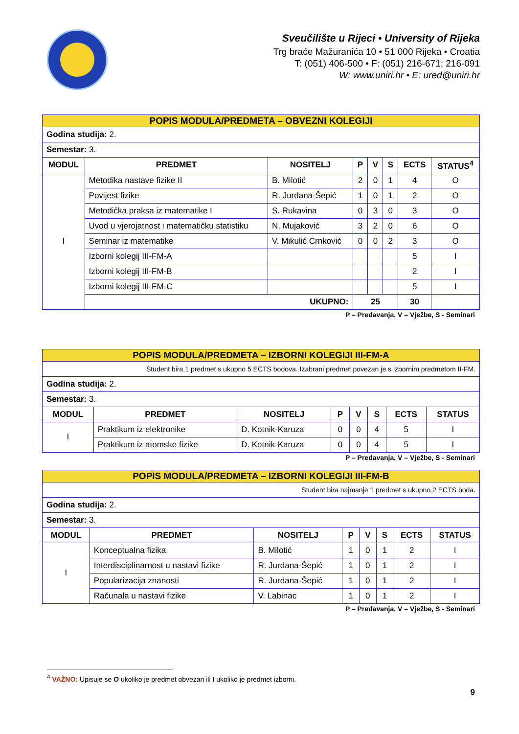Sveučilište u Rijeci • University of Rijeka
Trg braće Mažuranića 10 • 51 000 Rijeka • Croatia
T: (051) 406-500 • F: (051) 216-671; 216-091
W: www.uniri.hr • E: ured@uniri.hr
| POPIS MODULA/PREDMETA – OBVEZNI KOLEGIJI | | | | | | | |
| Godina studija: 2. | | | | | | | |
| Semestar: 3. | | | | | | | |
| MODUL | PREDMET | NOSITELJ | P | V | S | ECTS | STATUS<sup>4</sup> |
| I | Metodika nastave fizike II | B. Milotić | 2 | 0 | 1 | 4 | O |
| | Povijest fizike | R. Jurdana-Šepić | 1 | 0 | 1 | 2 | O |
| | Metodička praksa iz matematike I | S. Rukavina | 0 | 3 | 0 | 3 | O |
| | Uvod u vjerojatnost i matematičku statistiku | N. Mujaković | 3 | 2 | 0 | 6 | O |
| | Seminar iz matematike | V. Mikulić Crnković | 0 | 0 | 2 | 3 | O |
| | Izborni kolegij III-FM-A | | | | | 5 | I |
| | Izborni kolegij III-FM-B | | | | | 2 | I |
| | Izborni kolegij III-FM-C | | | | | 5 | I |
| | UKUPNO: | | 25 | | | 30 | |
P – Predavanja, V – Vježbe, S - Seminari
| POPIS MODULA/PREDMETA – IZBORNI KOLEGIJI III-FM-A | | | | | | | |
| Student bira 1 predmet s ukupno 5 ECTS bodova. Izabrani predmet povezan je s izbornim predmetom II-FM. | | | | | | | |
| Godina studija: 2. | | | | | | | |
| Semestar: 3. | | | | | | | |
| MODUL | PREDMET | NOSITELJ | P | V | S | ECTS | STATUS |
| I | Praktikum iz elektronike | D. Kotnik-Karuza | 0 | 0 | 4 | 5 | I |
| | Praktikum iz atomske fizike | D. Kotnik-Karuza | 0 | 0 | 4 | 5 | I |
P – Predavanja, V – Vježbe, S - Seminari
| POPIS MODULA/PREDMETA – IZBORNI KOLEGIJI III-FM-B | | | | | | | |
| Student bira najmanje 1 predmet s ukupno 2 ECTS boda. | | | | | | | |
| Godina studija: 2. | | | | | | | |
| Semestar: 3. | | | | | | | |
| MODUL | PREDMET | NOSITELJ | P | V | S | ECTS | STATUS |
| I | Konceptualna fizika | B. Milotić | 1 | 0 | 1 | 2 | I |
| | Interdisciplinarnost u nastavi fizike | R. Jurdana-Šepić | 1 | 0 | 1 | 2 | I |
| | Popularizacija znanosti | R. Jurdana-Šepić | 1 | 0 | 1 | 2 | I |
| | Računala u nastavi fizike | V. Labinac | 1 | 0 | 1 | 2 | I |
P – Predavanja, V – Vježbe, S - Seminari
<sup>4</sup> VAŽNO: Upisuje se O ukoliko je predmet obvezan ili I ukoliko je predmet izborni.
9